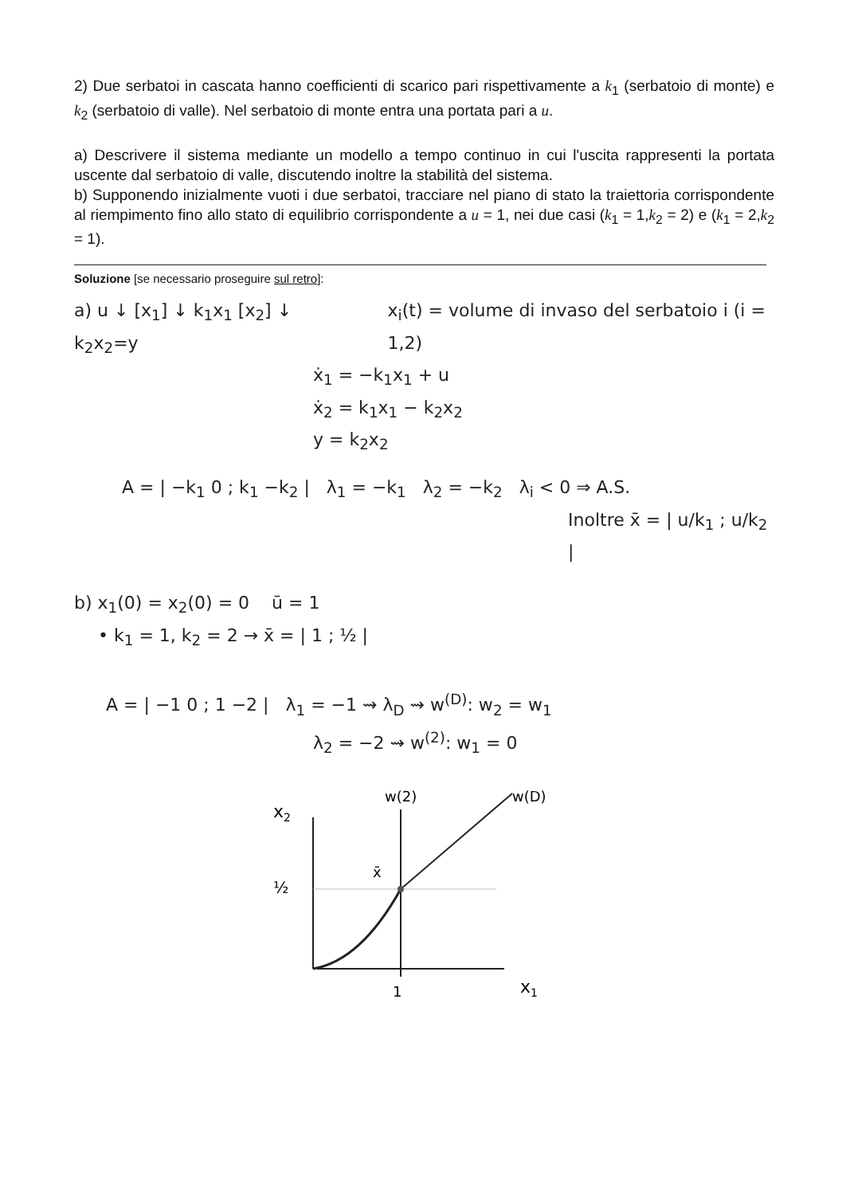2) Due serbatoi in cascata hanno coefficienti di scarico pari rispettivamente a k<sub>1</sub> (serbatoio di monte) e k<sub>2</sub> (serbatoio di valle). Nel serbatoio di monte entra una portata pari a u.
a) Descrivere il sistema mediante un modello a tempo continuo in cui l'uscita rappresenti la portata uscente dal serbatoio di valle, discutendo inoltre la stabilità del sistema.
b) Supponendo inizialmente vuoti i due serbatoi, tracciare nel piano di stato la traiettoria corrispondente al riempimento fino allo stato di equilibrio corrispondente a u = 1, nei due casi (k<sub>1</sub> = 1,k<sub>2</sub> = 2) e (k<sub>1</sub> = 2,k<sub>2</sub> = 1).
Soluzione [se necessario proseguire sul retro]:
a) u ↓ [x<sub>1</sub>] ↓ k<sub>1</sub>x<sub>1</sub> [x<sub>2</sub>] ↓ k<sub>2</sub>x<sub>2</sub>=y
x<sub>i</sub>(t) = volume di invaso del serbatoio i (i = 1,2)
ẋ<sub>1</sub> = −k<sub>1</sub>x<sub>1</sub> + u
ẋ<sub>2</sub> = k<sub>1</sub>x<sub>1</sub> − k<sub>2</sub>x<sub>2</sub>
y = k<sub>2</sub>x<sub>2</sub>
A = | −k<sub>1</sub> 0 ; k<sub>1</sub> −k<sub>2</sub> | λ<sub>1</sub> = −k<sub>1</sub> λ<sub>2</sub> = −k<sub>2</sub> λ<sub>i</sub> < 0 ⇒ A.S.
Inoltre x̄ = | u/k<sub>1</sub> ; u/k<sub>2</sub> |
b) x<sub>1</sub>(0) = x<sub>2</sub>(0) = 0 ū = 1
• k<sub>1</sub> = 1, k<sub>2</sub> = 2 → x̄ = | 1 ; ½ |
A = | −1 0 ; 1 −2 | λ<sub>1</sub> = −1 ⇝ λ<sub>D</sub> ⇝ w<sup>(D)</sup>: w<sub>2</sub> = w<sub>1</sub>
λ<sub>2</sub> = −2 ⇝ w<sup>(2)</sup>: w<sub>1</sub> = 0
x2
½
1
x1
w(2)
w(D)
x̄